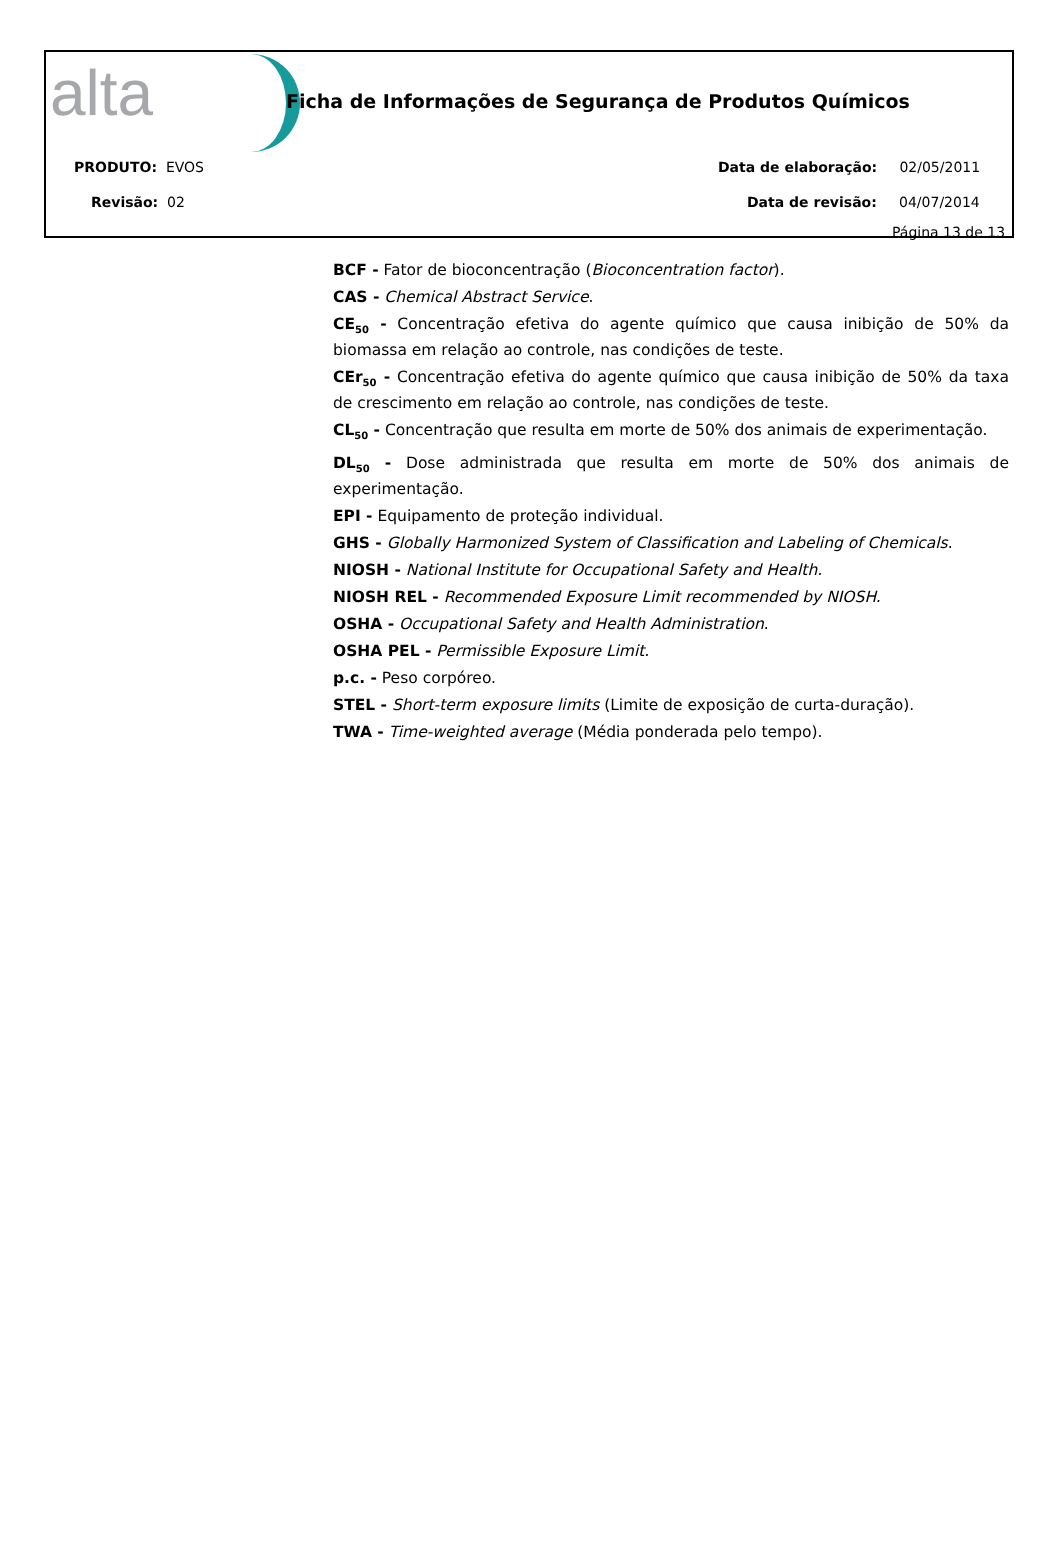alta
Ficha de Informações de Segurança de Produtos Químicos
PRODUTO: EVOS
Revisão: 02
Data de elaboração: 02/05/2011
Data de revisão: 04/07/2014
Página 13 de 13
BCF - Fator de bioconcentração (Bioconcentration factor).
CAS - Chemical Abstract Service.
CE<sub>50</sub> - Concentração efetiva do agente químico que causa inibição de 50% da biomassa em relação ao controle, nas condições de teste.
CEr<sub>50</sub> - Concentração efetiva do agente químico que causa inibição de 50% da taxa de crescimento em relação ao controle, nas condições de teste.
CL<sub>50</sub> - Concentração que resulta em morte de 50% dos animais de experimentação.
DL<sub>50</sub> - Dose administrada que resulta em morte de 50% dos animais de experimentação.
EPI - Equipamento de proteção individual.
GHS - Globally Harmonized System of Classification and Labeling of Chemicals.
NIOSH - National Institute for Occupational Safety and Health.
NIOSH REL - Recommended Exposure Limit recommended by NIOSH.
OSHA - Occupational Safety and Health Administration.
OSHA PEL - Permissible Exposure Limit.
p.c. - Peso corpóreo.
STEL - Short-term exposure limits (Limite de exposição de curta-duração).
TWA - Time-weighted average (Média ponderada pelo tempo).